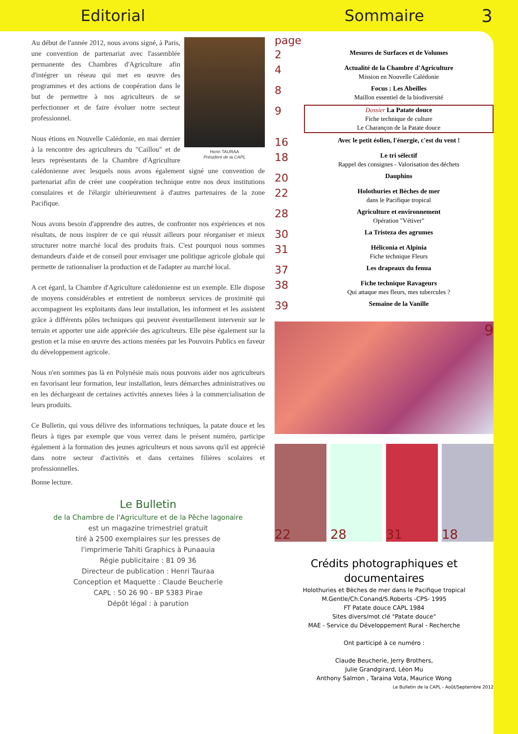Editorial Sommaire 3
Henri TAURAA
Président de la CAPL
Au début de l'année 2012, nous avons signé, à Paris, une convention de partenariat avec l'assemblée permanente des Chambres d'Agriculture afin d'intégrer un réseau qui met en œuvre des programmes et des actions de coopération dans le but de permettre à nos agriculteurs de se perfectionner et de faire évoluer notre secteur professionnel.
Nous étions en Nouvelle Calédonie, en mai dernier à la rencontre des agriculteurs du "Caillou" et de leurs représentants de la Chambre d'Agriculture calédonienne avec lesquels nous avons également signé une convention de partenariat afin de créer une coopération technique entre nos deux institutions consulaires et de l'élargir ultérieurement à d'autres partenaires de la zone Pacifique.
Nous avons besoin d'apprendre des autres, de confronter nos expériences et nos résultats, de nous inspirer de ce qui réussit ailleurs pour réorganiser et mieux structurer notre marché local des produits frais. C'est pourquoi nous sommes demandeurs d'aide et de conseil pour envisager une politique agricole globale qui permette de rationnaliser la production et de l'adapter au marché local.
A cet égard, la Chambre d'Agriculture calédonienne est un exemple. Elle dispose de moyens considérables et entretient de nombreux services de proximité qui accompagnent les exploitants dans leur installation, les informent et les assistent grâce à différents pôles techniques qui peuvent éventuellement intervenir sur le terrain et apporter une aide appréciée des agriculteurs. Elle pèse également sur la gestion et la mise en œuvre des actions menées par les Pouvoirs Publics en faveur du développement agricole.
Nous n'en sommes pas là en Polynésie mais nous pouvons aider nos agriculteurs en favorisant leur formation, leur installation, leurs démarches administratives ou en les déchargeant de certaines activités annexes liées à la commercialisation de leurs produits.
Ce Bulletin, qui vous délivre des informations techniques, la patate douce et les fleurs à tiges par exemple que vous verrez dans le présent numéro, participe également à la formation des jeunes agriculteurs et nous savons qu'il est apprécié dans notre secteur d'activités et dans certaines filières scolaires et professionnelles.
Bonne lecture.
Le Bulletin
de la Chambre de l'Agriculture et de la Pêche lagonaire
est un magazine trimestriel gratuit
tiré à 2500 exemplaires sur les presses de
l'imprimerie Tahiti Graphics à Punaauia
Régie publicitaire : 81 09 36
Directeur de publication : Henri Tauraa
Conception et Maquette : Claude Beucherie
CAPL : 50 26 90 - BP 5383 Pirae
Dépôt légal : à parution
page
2 Mesures de Surfaces et de Volumes
4 Actualité de la Chambre d'Agriculture
Mission en Nouvelle Calédonie
8 Focus : Les Abeilles
Maillon essentiel de la biodiversité
9 Dossier La Patate douce
Fiche technique de culture
Le Charançon de la Patate douce
16 Avec le petit éolien, l'énergie, c'est du vent !
18 Le tri sélectif
Rappel des consignes - Valorisation des déchets
20 Dauphins
22 Holothuries et Bèches de mer
dans le Pacifique tropical
28 Agriculture et environnement
Opération "Vétiver"
30 La Tristeza des agrumes
31 Héliconia et Alpinia
Fiche technique Fleurs
37 Les drapeaux du fenua
38 Fiche technique Ravageurs
Qui attaque mes fleurs, mes tubercules ?
39 Semaine de la Vanille
9
22 28 31 18
Crédits photographiques et documentaires
Holothuries et Bèches de mer dans le Pacifique tropical
M.Gentle/Ch.Conand/S.Roberts -CPS- 1995
FT Patate douce CAPL 1984
Sites divers/mot clé "Patate douce"
MAE - Service du Développement Rural - Recherche
Ont participé à ce numéro :
Claude Beucherie, Jerry Brothers,
Julie Grandgirard, Léon Mu
Anthony Salmon , Taraina Vota, Maurice Wong
Le Bulletin de la CAPL - Août/Septembre 2012